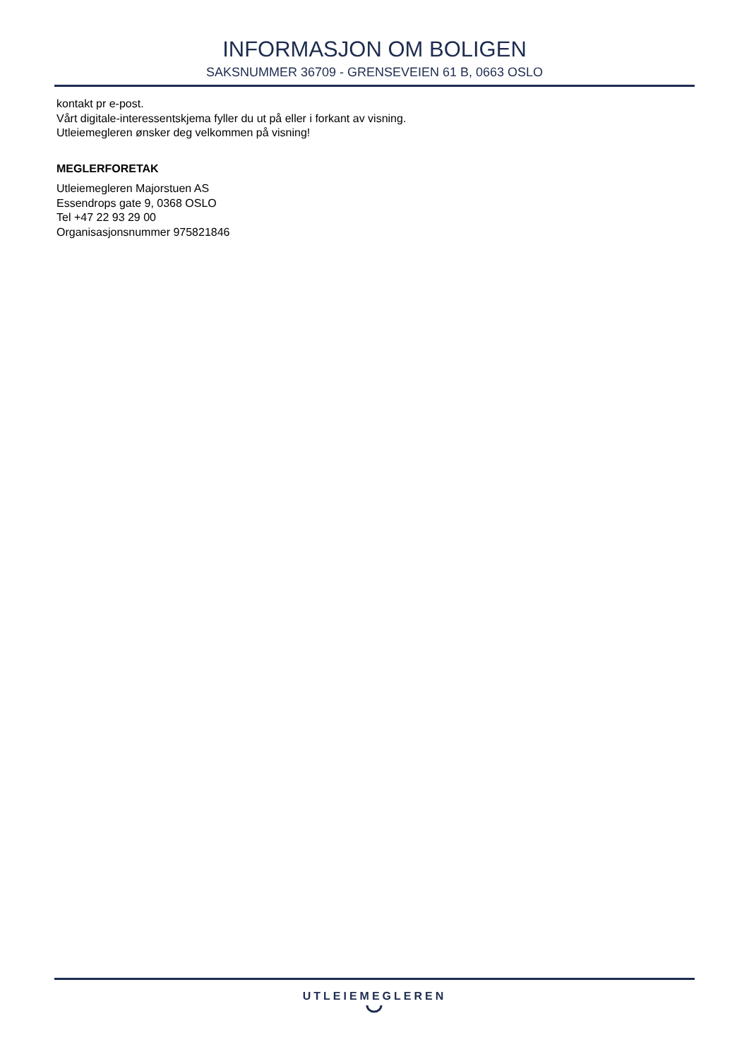INFORMASJON OM BOLIGEN
SAKSNUMMER 36709 - GRENSEVEIEN 61 B, 0663 OSLO
kontakt pr e-post.
Vårt digitale-interessentskjema fyller du ut på eller i forkant av visning.
Utleiemegleren ønsker deg velkommen på visning!
MEGLERFORETAK
Utleiemegleren Majorstuen AS
Essendrops gate 9, 0368 OSLO
Tel +47 22 93 29 00
Organisasjonsnummer 975821846
UTLEIEMEGLEREN